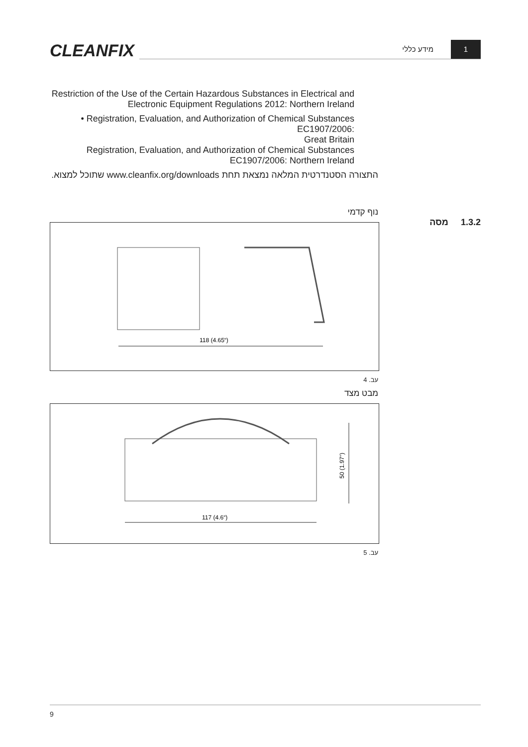CLEANFIX מידע כללי
1
Restriction of the Use of the Certain Hazardous Substances in Electrical and Electronic Equipment Regulations 2012: Northern Ireland
• Registration, Evaluation, and Authorization of Chemical Substances EC1907/2006:
Great Britain
Registration, Evaluation, and Authorization of Chemical Substances EC1907/2006: Northern Ireland
התצורה הסטנדרטית המלאה נמצאת תחת www.cleanfix.org/downloads שתוכל למצוא.
נוף קדמי
118 (4.65“)
עב. 4
מבט מצד
117 (4.6“)
50 (1.97“)
עב. 5
1.3.2 מסה
9